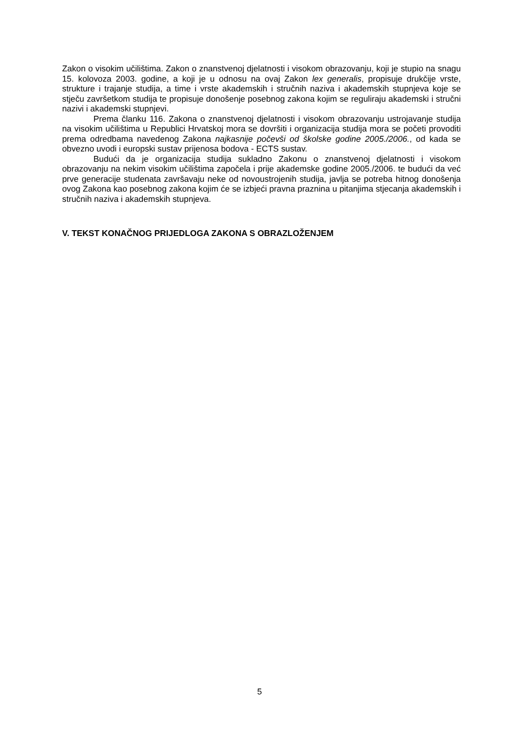Zakon o visokim učilištima. Zakon o znanstvenoj djelatnosti i visokom obrazovanju, koji je stupio na snagu 15. kolovoza 2003. godine, a koji je u odnosu na ovaj Zakon lex generalis, propisuje drukčije vrste, strukture i trajanje studija, a time i vrste akademskih i stručnih naziva i akademskih stupnjeva koje se stječu završetkom studija te propisuje donošenje posebnog zakona kojim se reguliraju akademski i stručni nazivi i akademski stupnjevi.
Prema članku 116. Zakona o znanstvenoj djelatnosti i visokom obrazovanju ustrojavanje studija na visokim učilištima u Republici Hrvatskoj mora se dovršiti i organizacija studija mora se početi provoditi prema odredbama navedenog Zakona najkasnije počevši od školske godine 2005./2006., od kada se obvezno uvodi i europski sustav prijenosa bodova - ECTS sustav.
Budući da je organizacija studija sukladno Zakonu o znanstvenoj djelatnosti i visokom obrazovanju na nekim visokim učilištima započela i prije akademske godine 2005./2006. te budući da već prve generacije studenata završavaju neke od novoustrojenih studija, javlja se potreba hitnog donošenja ovog Zakona kao posebnog zakona kojim će se izbjeći pravna praznina u pitanjima stjecanja akademskih i stručnih naziva i akademskih stupnjeva.
V. TEKST KONAČNOG PRIJEDLOGA ZAKONA S OBRAZLOŽENJEM
5